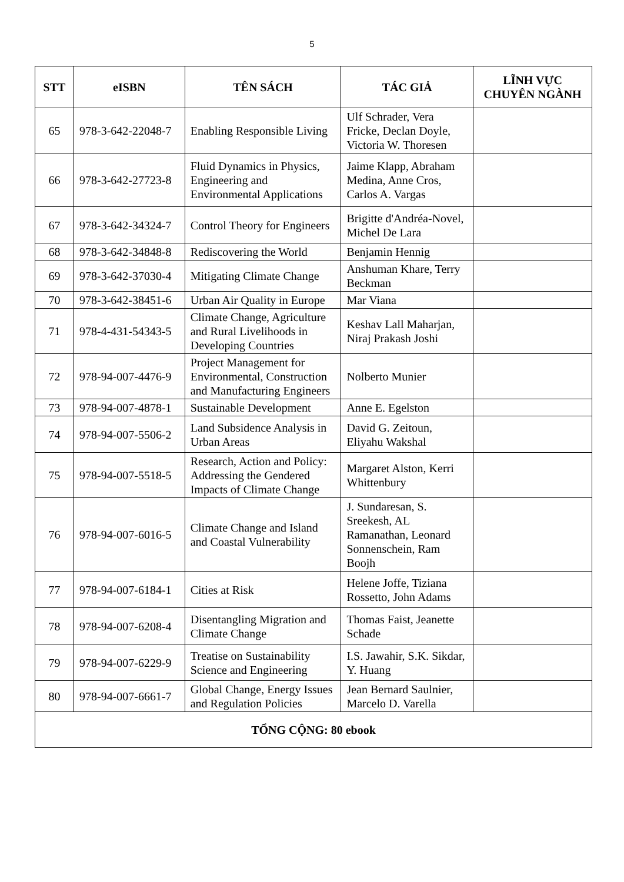5
| STT | eISBN | TÊN SÁCH | TÁC GIẢ | LĨNH VỰC CHUYÊN NGÀNH |
| --- | --- | --- | --- | --- |
| 65 | 978-3-642-22048-7 | Enabling Responsible Living | Ulf Schrader, Vera Fricke, Declan Doyle, Victoria W. Thoresen | |
| 66 | 978-3-642-27723-8 | Fluid Dynamics in Physics, Engineering and Environmental Applications | Jaime Klapp, Abraham Medina, Anne Cros, Carlos A. Vargas | |
| 67 | 978-3-642-34324-7 | Control Theory for Engineers | Brigitte d'Andréa-Novel, Michel De Lara | |
| 68 | 978-3-642-34848-8 | Rediscovering the World | Benjamin Hennig | |
| 69 | 978-3-642-37030-4 | Mitigating Climate Change | Anshuman Khare, Terry Beckman | |
| 70 | 978-3-642-38451-6 | Urban Air Quality in Europe | Mar Viana | |
| 71 | 978-4-431-54343-5 | Climate Change, Agriculture and Rural Livelihoods in Developing Countries | Keshav Lall Maharjan, Niraj Prakash Joshi | |
| 72 | 978-94-007-4476-9 | Project Management for Environmental, Construction and Manufacturing Engineers | Nolberto Munier | |
| 73 | 978-94-007-4878-1 | Sustainable Development | Anne E. Egelston | |
| 74 | 978-94-007-5506-2 | Land Subsidence Analysis in Urban Areas | David G. Zeitoun, Eliyahu Wakshal | |
| 75 | 978-94-007-5518-5 | Research, Action and Policy: Addressing the Gendered Impacts of Climate Change | Margaret Alston, Kerri Whittenbury | |
| 76 | 978-94-007-6016-5 | Climate Change and Island and Coastal Vulnerability | J. Sundaresan, S. Sreekesh, AL Ramanathan, Leonard Sonnenschein, Ram Boojh | |
| 77 | 978-94-007-6184-1 | Cities at Risk | Helene Joffe, Tiziana Rossetto, John Adams | |
| 78 | 978-94-007-6208-4 | Disentangling Migration and Climate Change | Thomas Faist, Jeanette Schade | |
| 79 | 978-94-007-6229-9 | Treatise on Sustainability Science and Engineering | I.S. Jawahir, S.K. Sikdar, Y. Huang | |
| 80 | 978-94-007-6661-7 | Global Change, Energy Issues and Regulation Policies | Jean Bernard Saulnier, Marcelo D. Varella | |
| TỔNG CỘNG: 80 ebook | | | | |